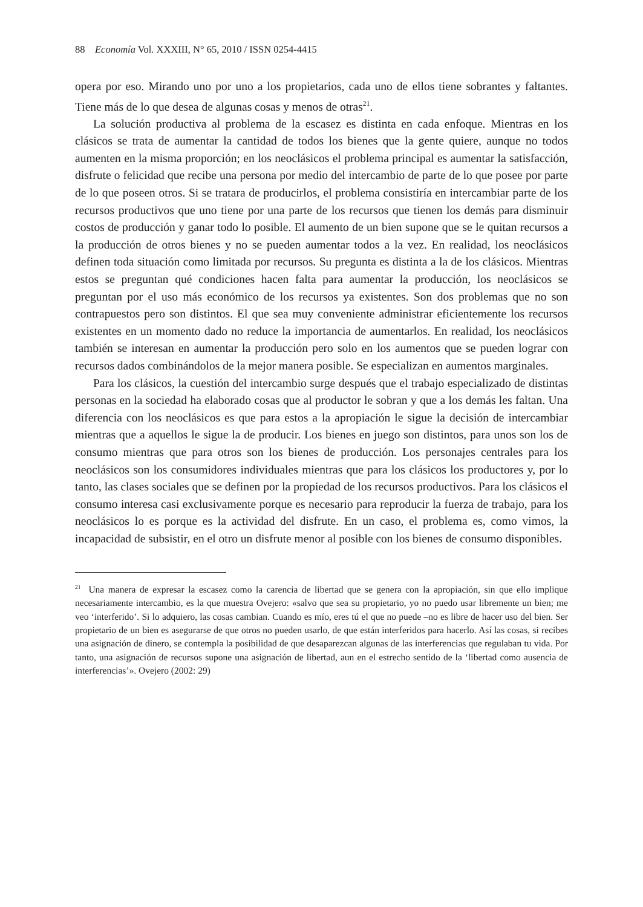88 Economía Vol. XXXIII, N° 65, 2010 / ISSN 0254-4415
opera por eso. Mirando uno por uno a los propietarios, cada uno de ellos tiene sobrantes y faltantes. Tiene más de lo que desea de algunas cosas y menos de otras<sup>21</sup>.
La solución productiva al problema de la escasez es distinta en cada enfoque. Mientras en los clásicos se trata de aumentar la cantidad de todos los bienes que la gente quiere, aunque no todos aumenten en la misma proporción; en los neoclásicos el problema principal es aumentar la satisfacción, disfrute o felicidad que recibe una persona por medio del intercambio de parte de lo que posee por parte de lo que poseen otros. Si se tratara de producirlos, el problema consistiría en intercambiar parte de los recursos productivos que uno tiene por una parte de los recursos que tienen los demás para disminuir costos de producción y ganar todo lo posible. El aumento de un bien supone que se le quitan recursos a la producción de otros bienes y no se pueden aumentar todos a la vez. En realidad, los neoclásicos definen toda situación como limitada por recursos. Su pregunta es distinta a la de los clásicos. Mientras estos se preguntan qué condiciones hacen falta para aumentar la producción, los neoclásicos se preguntan por el uso más económico de los recursos ya existentes. Son dos problemas que no son contrapuestos pero son distintos. El que sea muy conveniente administrar eficientemente los recursos existentes en un momento dado no reduce la importancia de aumentarlos. En realidad, los neoclásicos también se interesan en aumentar la producción pero solo en los aumentos que se pueden lograr con recursos dados combinándolos de la mejor manera posible. Se especializan en aumentos marginales.
Para los clásicos, la cuestión del intercambio surge después que el trabajo especializado de distintas personas en la sociedad ha elaborado cosas que al productor le sobran y que a los demás les faltan. Una diferencia con los neoclásicos es que para estos a la apropiación le sigue la decisión de intercambiar mientras que a aquellos le sigue la de producir. Los bienes en juego son distintos, para unos son los de consumo mientras que para otros son los bienes de producción. Los personajes centrales para los neoclásicos son los consumidores individuales mientras que para los clásicos los productores y, por lo tanto, las clases sociales que se definen por la propiedad de los recursos productivos. Para los clásicos el consumo interesa casi exclusivamente porque es necesario para reproducir la fuerza de trabajo, para los neoclásicos lo es porque es la actividad del disfrute. En un caso, el problema es, como vimos, la incapacidad de subsistir, en el otro un disfrute menor al posible con los bienes de consumo disponibles.
<sup>21</sup> Una manera de expresar la escasez como la carencia de libertad que se genera con la apropiación, sin que ello implique necesariamente intercambio, es la que muestra Ovejero: «salvo que sea su propietario, yo no puedo usar libremente un bien; me veo ‘interferido’. Si lo adquiero, las cosas cambian. Cuando es mío, eres tú el que no puede –no es libre de hacer uso del bien. Ser propietario de un bien es asegurarse de que otros no pueden usarlo, de que están interferidos para hacerlo. Así las cosas, si recibes una asignación de dinero, se contempla la posibilidad de que desaparezcan algunas de las interferencias que regulaban tu vida. Por tanto, una asignación de recursos supone una asignación de libertad, aun en el estrecho sentido de la ‘libertad como ausencia de interferencias’». Ovejero (2002: 29)